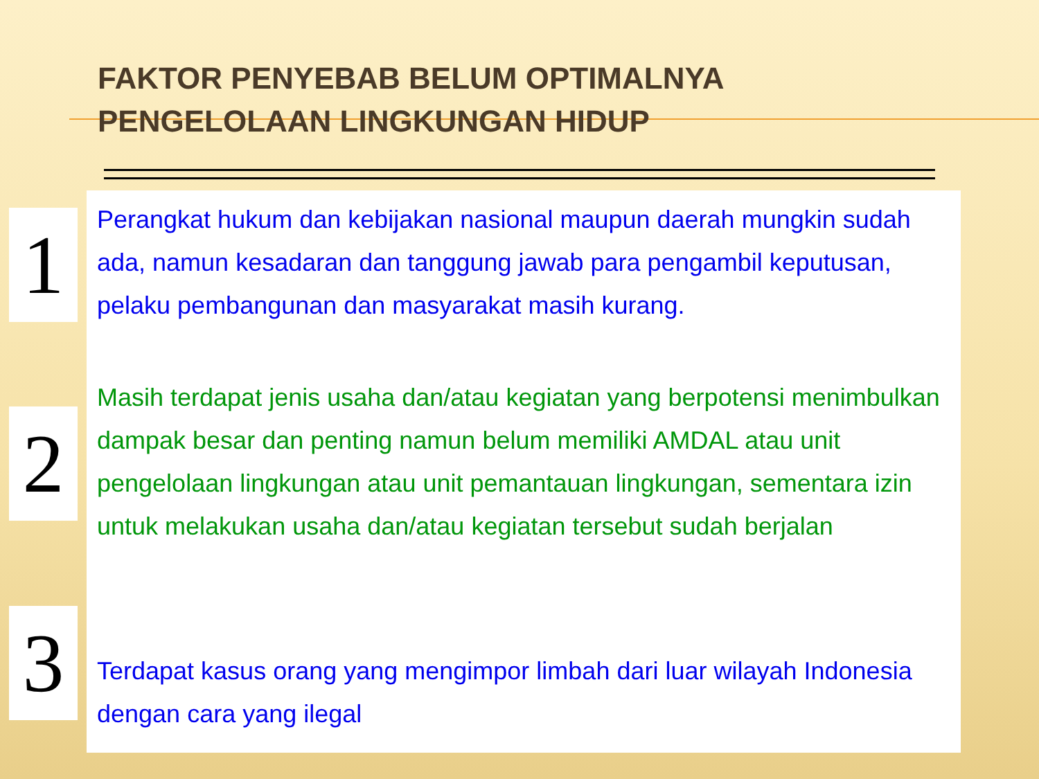FAKTOR PENYEBAB BELUM OPTIMALNYA
PENGELOLAAN LINGKUNGAN HIDUP
1
Perangkat hukum dan kebijakan nasional maupun daerah mungkin sudah ada, namun kesadaran dan tanggung jawab para pengambil keputusan, pelaku pembangunan dan masyarakat masih kurang.
2
Masih terdapat jenis usaha dan/atau kegiatan yang berpotensi menimbulkan dampak besar dan penting namun belum memiliki AMDAL atau unit pengelolaan lingkungan atau unit pemantauan lingkungan, sementara izin untuk melakukan usaha dan/atau kegiatan tersebut sudah berjalan
3
Terdapat kasus orang yang mengimpor limbah dari luar wilayah Indonesia dengan cara yang ilegal